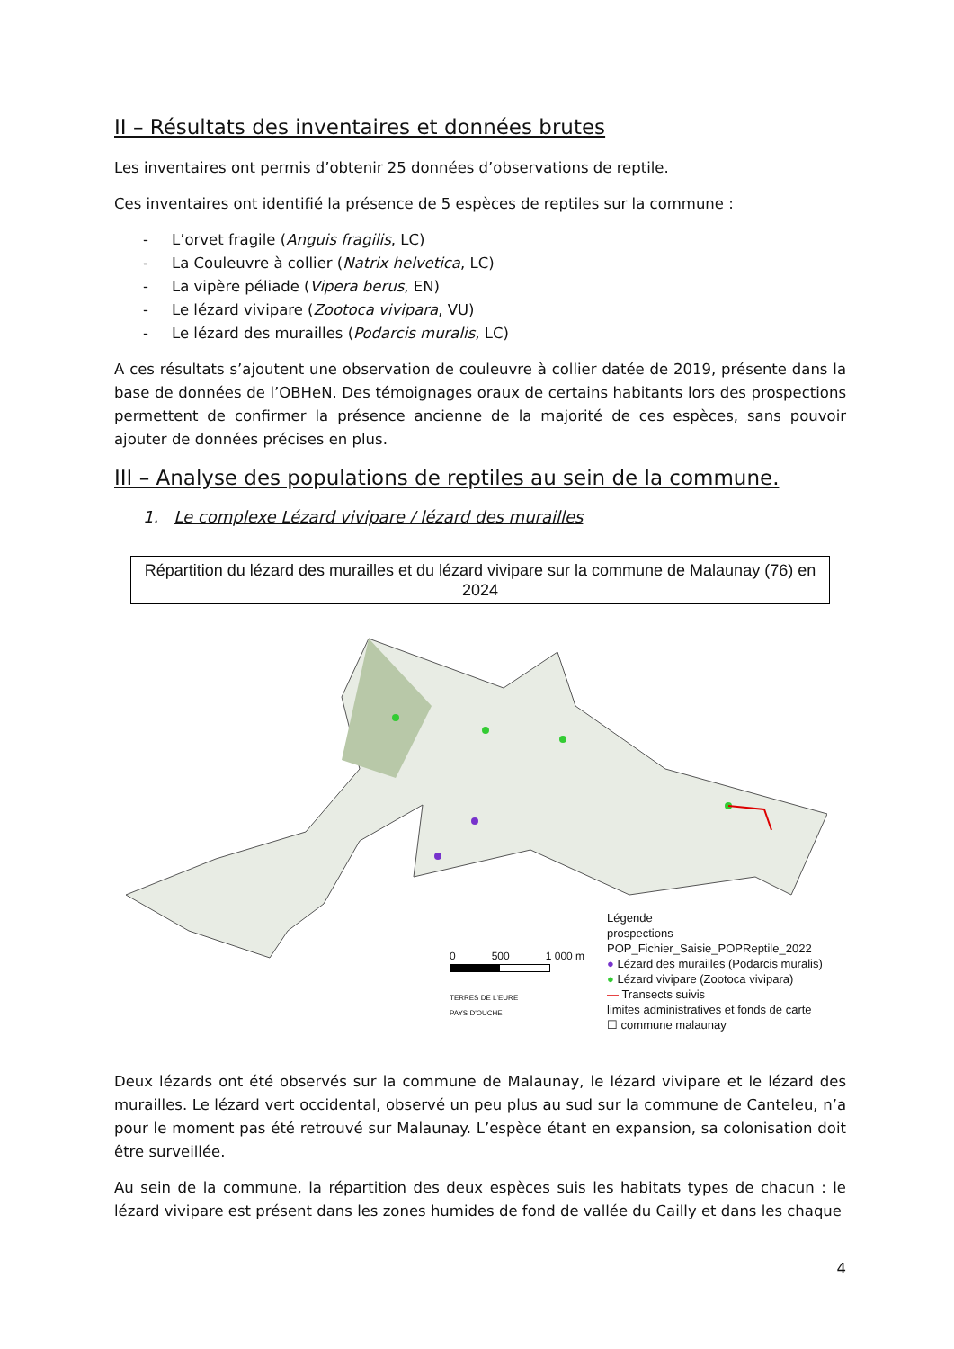II – Résultats des inventaires et données brutes
Les inventaires ont permis d’obtenir 25 données d’observations de reptile.
Ces inventaires ont identifié la présence de 5 espèces de reptiles sur la commune :
- L’orvet fragile (Anguis fragilis, LC)
- La Couleuvre à collier (Natrix helvetica, LC)
- La vipère péliade (Vipera berus, EN)
- Le lézard vivipare (Zootoca vivipara, VU)
- Le lézard des murailles (Podarcis muralis, LC)
A ces résultats s’ajoutent une observation de couleuvre à collier datée de 2019, présente dans la base de données de l’OBHeN. Des témoignages oraux de certains habitants lors des prospections permettent de confirmer la présence ancienne de la majorité de ces espèces, sans pouvoir ajouter de données précises en plus.
III – Analyse des populations de reptiles au sein de la commune.
1. Le complexe Lézard vivipare / lézard des murailles
Répartition du lézard des murailles et du lézard vivipare sur la commune de Malaunay (76) en 2024
0 500 1 000 m
TERRES DE L'EURE
PAYS D'OUCHE
Légende
prospections
POP_Fichier_Saisie_POPReptile_2022
● Lézard des murailles (Podarcis muralis)
● Lézard vivipare (Zootoca vivipara)
— Transects suivis
limites administratives et fonds de carte
☐ commune malaunay
Deux lézards ont été observés sur la commune de Malaunay, le lézard vivipare et le lézard des murailles. Le lézard vert occidental, observé un peu plus au sud sur la commune de Canteleu, n’a pour le moment pas été retrouvé sur Malaunay. L’espèce étant en expansion, sa colonisation doit être surveillée.
Au sein de la commune, la répartition des deux espèces suis les habitats types de chacun : le lézard vivipare est présent dans les zones humides de fond de vallée du Cailly et dans les chaque
4